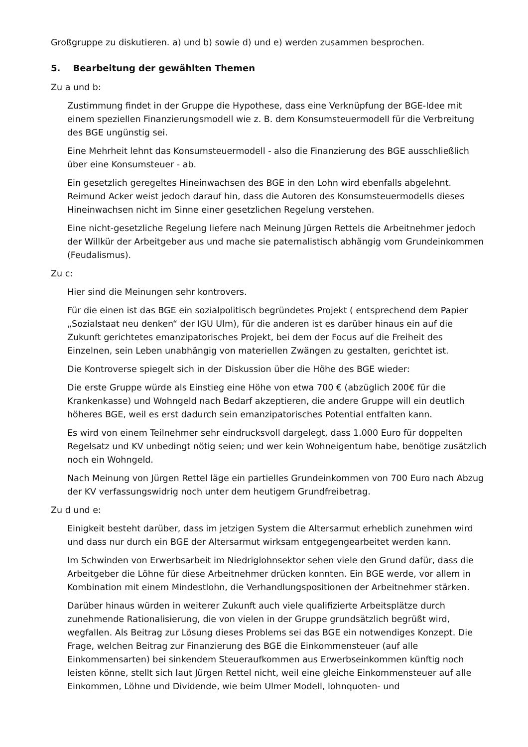Großgruppe zu diskutieren. a) und b) sowie d) und e) werden zusammen besprochen.
5. Bearbeitung der gewählten Themen
Zu a und b:
Zustimmung findet in der Gruppe die Hypothese, dass eine Verknüpfung der BGE-Idee mit einem speziellen Finanzierungsmodell wie z. B. dem Konsumsteuermodell für die Verbreitung des BGE ungünstig sei.
Eine Mehrheit lehnt das Konsumsteuermodell - also die Finanzierung des BGE ausschließlich über eine Konsumsteuer - ab.
Ein gesetzlich geregeltes Hineinwachsen des BGE in den Lohn wird ebenfalls abgelehnt. Reimund Acker weist jedoch darauf hin, dass die Autoren des Konsumsteuermodells dieses Hineinwachsen nicht im Sinne einer gesetzlichen Regelung verstehen.
Eine nicht-gesetzliche Regelung liefere nach Meinung Jürgen Rettels die Arbeitnehmer jedoch der Willkür der Arbeitgeber aus und mache sie paternalistisch abhängig vom Grundeinkommen (Feudalismus).
Zu c:
Hier sind die Meinungen sehr kontrovers.
Für die einen ist das BGE ein sozialpolitisch begründetes Projekt ( entsprechend dem Papier „Sozialstaat neu denken“ der IGU Ulm), für die anderen ist es darüber hinaus ein auf die Zukunft gerichtetes emanzipatorisches Projekt, bei dem der Focus auf die Freiheit des Einzelnen, sein Leben unabhängig von materiellen Zwängen zu gestalten, gerichtet ist.
Die Kontroverse spiegelt sich in der Diskussion über die Höhe des BGE wieder:
Die erste Gruppe würde als Einstieg eine Höhe von etwa 700 € (abzüglich 200€ für die Krankenkasse) und Wohngeld nach Bedarf akzeptieren, die andere Gruppe will ein deutlich höheres BGE, weil es erst dadurch sein emanzipatorisches Potential entfalten kann.
Es wird von einem Teilnehmer sehr eindrucksvoll dargelegt, dass 1.000 Euro für doppelten Regelsatz und KV unbedingt nötig seien; und wer kein Wohneigentum habe, benötige zusätzlich noch ein Wohngeld.
Nach Meinung von Jürgen Rettel läge ein partielles Grundeinkommen von 700 Euro nach Abzug der KV verfassungswidrig noch unter dem heutigem Grundfreibetrag.
Zu d und e:
Einigkeit besteht darüber, dass im jetzigen System die Altersarmut erheblich zunehmen wird und dass nur durch ein BGE der Altersarmut wirksam entgegengearbeitet werden kann.
Im Schwinden von Erwerbsarbeit im Niedriglohnsektor sehen viele den Grund dafür, dass die Arbeitgeber die Löhne für diese Arbeitnehmer drücken konnten. Ein BGE werde, vor allem in Kombination mit einem Mindestlohn, die Verhandlungspositionen der Arbeitnehmer stärken.
Darüber hinaus würden in weiterer Zukunft auch viele qualifizierte Arbeitsplätze durch zunehmende Rationalisierung, die von vielen in der Gruppe grundsätzlich begrüßt wird, wegfallen. Als Beitrag zur Lösung dieses Problems sei das BGE ein notwendiges Konzept. Die Frage, welchen Beitrag zur Finanzierung des BGE die Einkommensteuer (auf alle Einkommensarten) bei sinkendem Steueraufkommen aus Erwerbseinkommen künftig noch leisten könne, stellt sich laut Jürgen Rettel nicht, weil eine gleiche Einkommensteuer auf alle Einkommen, Löhne und Dividende, wie beim Ulmer Modell, lohnquoten- und